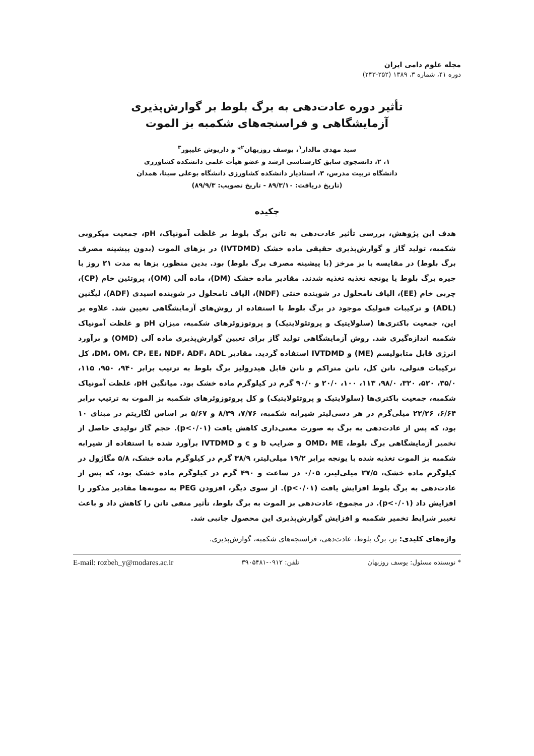مجله علوم دامی ایران
دوره ۴۱، شماره ۳، ۱۳۸۹ (۲۵۲-۲۴۳)
تأثیر دوره عادت‌دهی به برگ بلوط بر گوارش‌پذیری
آزمایشگاهی و فراسنجه‌های شکمبه بز الموت
سید مهدی مالدار<sup>۱</sup>، یوسف روزبهان<sup>۲</sup>* و داریوش علیپور<sup>۳</sup>
۱، ۲، دانشجوی سابق کارشناسی ارشد و عضو هیأت علمی دانشکده کشاورزی
دانشگاه تربیت مدرس، ۳، استادیار دانشکده کشاورزی دانشگاه بوعلی سینا، همدان
(تاریخ دریافت: ۸۹/۳/۱۰ - تاریخ تصویب: ۸۹/۹/۳)
چکیده
هدف این پژوهش، بررسی تأثیر عادت‌دهی به تانن برگ بلوط بر غلظت آمونیاک، pH، جمعیت میکروبی شکمبه، تولید گاز و گوارش‌پذیری حقیقی ماده خشک (IVTDMD) در بزهای الموت (بدون پیشینه مصرف برگ بلوط) در مقایسه با بز مرخز (با پیشینه مصرف برگ بلوط) بود. بدین منظور، بزها به مدت ۲۱ روز با جیره برگ بلوط یا یونجه تغذیه تغذیه شدند. مقادیر ماده خشک (DM)، ماده آلی (OM)، پروتئین خام (CP)، چربی خام (EE)، الیاف نامحلول در شوینده خنثی (NDF)، الیاف نامحلول در شوینده اسیدی (ADF)، لیگنین (ADL) و ترکیبات فنولیک موجود در برگ بلوط با استفاده از روش‌های آزمایشگاهی تعیین شد. علاوه بر این، جمعیت باکتری‌ها (سلولایتیک و پروتئولایتیک) و پروتوزوئرهای شکمبه، میزان pH و غلظت آمونیاک شکمبه اندازه‌گیری شد. روش آزمایشگاهی تولید گاز برای تعیین گوارش‌پذیری ماده آلی (OMD) و برآورد انرژی قابل متابولیسم (ME) و IVTDMD استفاده گردید. مقادیر DM، OM، CP، EE، NDF، ADF، ADL، کل ترکیبات فنولی، تانن کل، تانن متراکم و تانن قابل هیدرولیز برگ بلوط به ترتیب برابر ۹۴۰، ۹۵۰، ۱۱۵، ۳۵/۰، ۵۲۰، ۳۲۰، ۹۸/۰، ۱۱۳، ۱۰۰، ۲۰/۰ و ۹۰/۰ گرم در کیلوگرم ماده خشک بود. میانگین pH، غلظت آمونیاک شکمبه، جمعیت باکتری‌ها (سلولایتیک و پروتئولایتیک) و کل پروتوزوئرهای شکمبه بز الموت به ترتیب برابر ۶/۶۴، ۲۲/۲۶ میلی‌گرم در هر دسی‌لیتر شیرابه شکمبه، ۷/۷۶، ۸/۳۹ و ۵/۶۷ بر اساس لگاریتم در مبنای ۱۰ بود، که پس از عادت‌دهی به برگ به صورت معنی‌داری کاهش یافت (p<۰/۰۱). حجم گاز تولیدی حاصل از تخمیر آزمایشگاهی برگ بلوط، OMD، ME و ضرایب b و c و IVTDMD برآورد شده با استفاده از شیرابه شکمبه بز الموت تغذیه شده با یونجه برابر ۱۹/۲ میلی‌لیتر، ۳۸/۹ گرم در کیلوگرم ماده خشک، ۵/۸ مگاژول در کیلوگرم ماده خشک، ۲۷/۵ میلی‌لیتر، ۰/۰۵ در ساعت و ۴۹۰ گرم در کیلوگرم ماده خشک بود، که پس از عادت‌دهی به برگ بلوط افزایش یافت (p<۰/۰۱). از سوی دیگر، افزودن PEG به نمونه‌ها مقادیر مذکور را افزایش داد (p<۰/۰۱). در مجموع، عادت‌دهی بز الموت به برگ بلوط، تأثیر منفی تانن را کاهش داد و باعث تغییر شرایط تخمیر شکمبه و افزایش گوارش‌پذیری این محصول جانبی شد.
واژه‌های کلیدی: بز، برگ بلوط، عادت‌دهی، فراسنجه‌های شکمبه، گوارش‌پذیری.
* نویسنده مسئول: یوسف روزبهان تلفن: ۰۹۱۲-۳۹۰۵۴۸۱ E-mail: rozbeh_y@modares.ac.ir